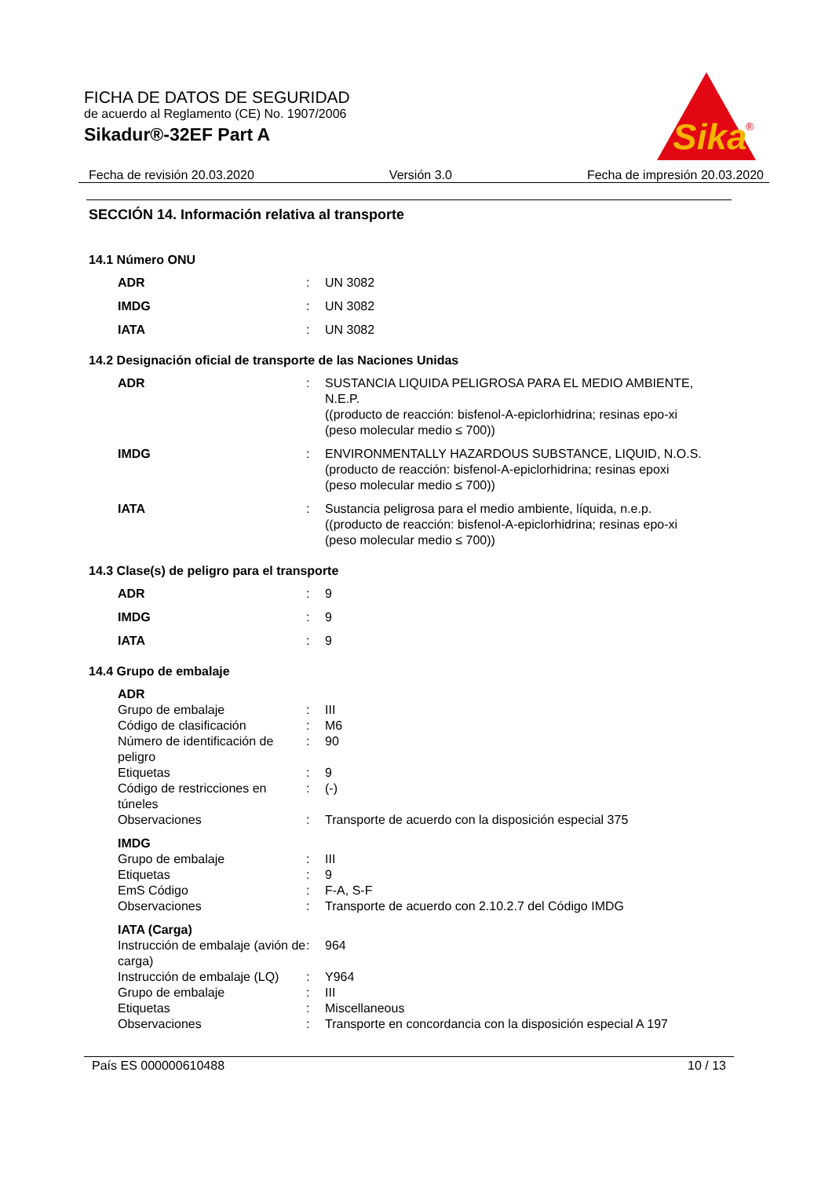FICHA DE DATOS DE SEGURIDAD
de acuerdo al Reglamento (CE) No. 1907/2006
Sikadur®-32EF Part A
Sika
®
Fecha de revisión 20.03.2020 Versión 3.0 Fecha de impresión 20.03.2020
SECCIÓN 14. Información relativa al transporte
14.1 Número ONU
| ADR | : | UN 3082 |
| IMDG | : | UN 3082 |
| IATA | : | UN 3082 |
14.2 Designación oficial de transporte de las Naciones Unidas
| ADR | : | SUSTANCIA LIQUIDA PELIGROSA PARA EL MEDIO AMBIENTE, N.E.P. ((producto de reacción: bisfenol-A-epiclorhidrina; resinas epo-xi (peso molecular medio ≤ 700)) |
| IMDG | : | ENVIRONMENTALLY HAZARDOUS SUBSTANCE, LIQUID, N.O.S. (producto de reacción: bisfenol-A-epiclorhidrina; resinas epoxi (peso molecular medio ≤ 700)) |
| IATA | : | Sustancia peligrosa para el medio ambiente, líquida, n.e.p. ((producto de reacción: bisfenol-A-epiclorhidrina; resinas epo-xi (peso molecular medio ≤ 700)) |
14.3 Clase(s) de peligro para el transporte
| ADR | : | 9 |
| IMDG | : | 9 |
| IATA | : | 9 |
14.4 Grupo de embalaje
| ADR | | |
| Grupo de embalaje | : | III |
| Código de clasificación | : | M6 |
| Número de identificación de peligro | : | 90 |
| Etiquetas | : | 9 |
| Código de restricciones en túneles | : | (-) |
| Observaciones | : | Transporte de acuerdo con la disposición especial 375 |
| IMDG | | |
| Grupo de embalaje | : | III |
| Etiquetas | : | 9 |
| EmS Código | : | F-A, S-F |
| Observaciones | : | Transporte de acuerdo con 2.10.2.7 del Código IMDG |
| IATA (Carga) | | |
| Instrucción de embalaje (avión de carga) | : | 964 |
| Instrucción de embalaje (LQ) | : | Y964 |
| Grupo de embalaje | : | III |
| Etiquetas | : | Miscellaneous |
| Observaciones | : | Transporte en concordancia con la disposición especial A 197 |
País ES 000000610488 10 / 13